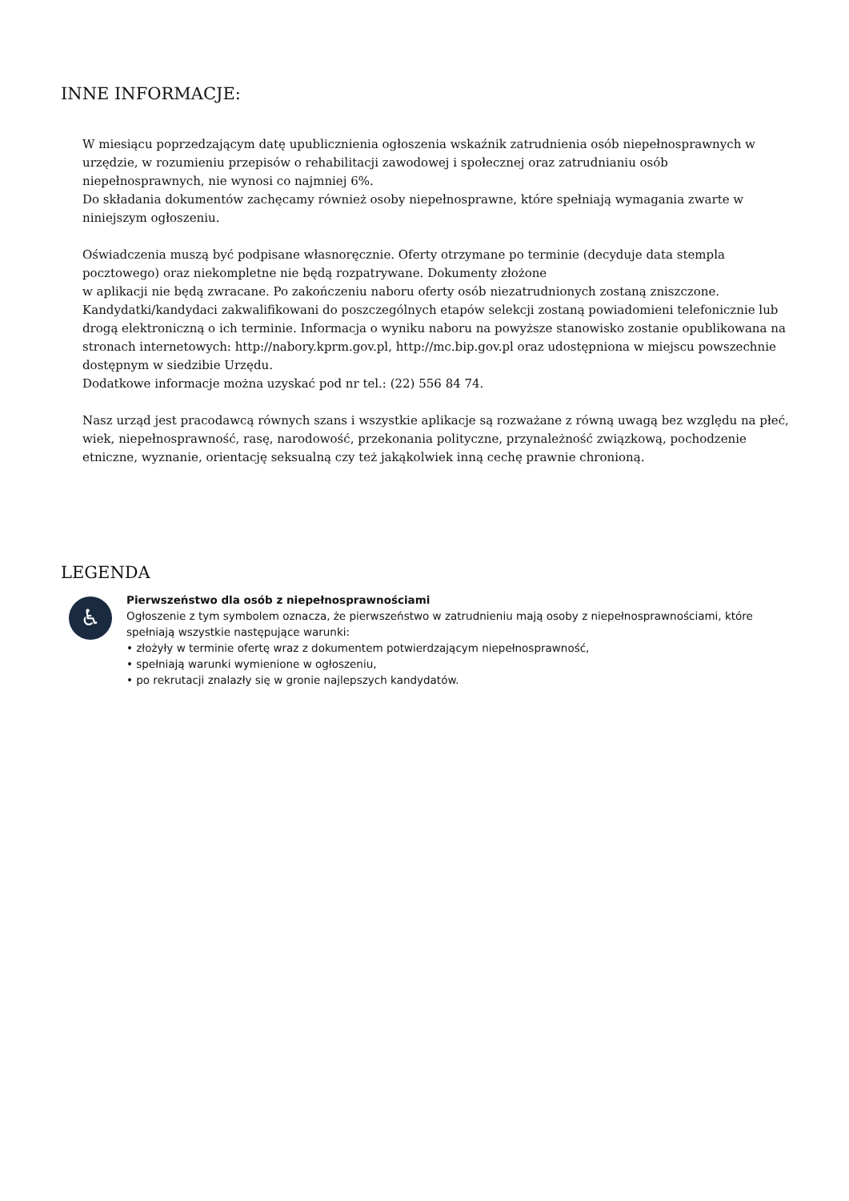INNE INFORMACJE:
W miesiącu poprzedzającym datę upublicznienia ogłoszenia wskaźnik zatrudnienia osób niepełnosprawnych w urzędzie, w rozumieniu przepisów o rehabilitacji zawodowej i społecznej oraz zatrudnianiu osób niepełnosprawnych, nie wynosi co najmniej 6%.
Do składania dokumentów zachęcamy również osoby niepełnosprawne, które spełniają wymagania zwarte w niniejszym ogłoszeniu.
Oświadczenia muszą być podpisane własnoręcznie. Oferty otrzymane po terminie (decyduje data stempla pocztowego) oraz niekompletne nie będą rozpatrywane. Dokumenty złożone
w aplikacji nie będą zwracane. Po zakończeniu naboru oferty osób niezatrudnionych zostaną zniszczone.
Kandydatki/kandydaci zakwalifikowani do poszczególnych etapów selekcji zostaną powiadomieni telefonicznie lub drogą elektroniczną o ich terminie. Informacja o wyniku naboru na powyższe stanowisko zostanie opublikowana na stronach internetowych: http://nabory.kprm.gov.pl, http://mc.bip.gov.pl oraz udostępniona w miejscu powszechnie dostępnym w siedzibie Urzędu.
Dodatkowe informacje można uzyskać pod nr tel.: (22) 556 84 74.
Nasz urząd jest pracodawcą równych szans i wszystkie aplikacje są rozważane z równą uwagą bez względu na płeć, wiek, niepełnosprawność, rasę, narodowość, przekonania polityczne, przynależność związkową, pochodzenie etniczne, wyznanie, orientację seksualną czy też jakąkolwiek inną cechę prawnie chronioną.
LEGENDA
♿
Pierwszeństwo dla osób z niepełnosprawnościami
Ogłoszenie z tym symbolem oznacza, że pierwszeństwo w zatrudnieniu mają osoby z niepełnosprawnościami, które spełniają wszystkie następujące warunki:
• złożyły w terminie ofertę wraz z dokumentem potwierdzającym niepełnosprawność,
• spełniają warunki wymienione w ogłoszeniu,
• po rekrutacji znalazły się w gronie najlepszych kandydatów.